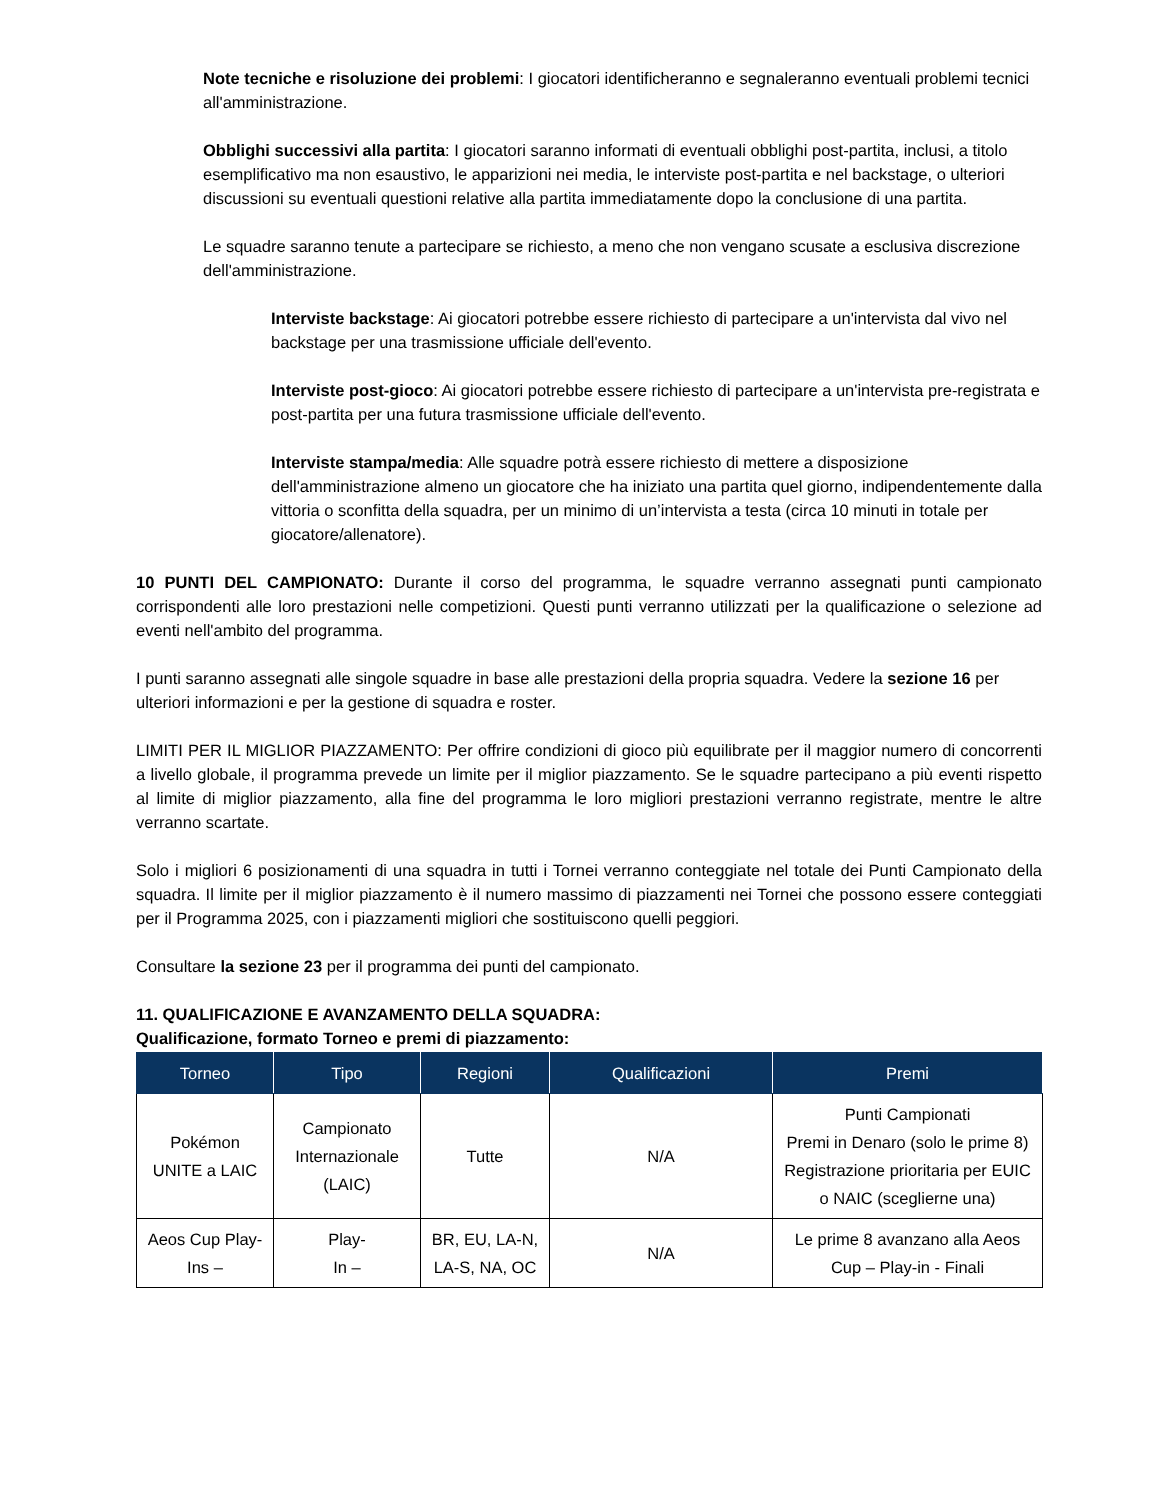Note tecniche e risoluzione dei problemi: I giocatori identificheranno e segnaleranno eventuali problemi tecnici all'amministrazione.
Obblighi successivi alla partita: I giocatori saranno informati di eventuali obblighi post-partita, inclusi, a titolo esemplificativo ma non esaustivo, le apparizioni nei media, le interviste post-partita e nel backstage, o ulteriori discussioni su eventuali questioni relative alla partita immediatamente dopo la conclusione di una partita.
Le squadre saranno tenute a partecipare se richiesto, a meno che non vengano scusate a esclusiva discrezione dell'amministrazione.
Interviste backstage: Ai giocatori potrebbe essere richiesto di partecipare a un'intervista dal vivo nel backstage per una trasmissione ufficiale dell'evento.
Interviste post-gioco: Ai giocatori potrebbe essere richiesto di partecipare a un'intervista pre-registrata e post-partita per una futura trasmissione ufficiale dell'evento.
Interviste stampa/media: Alle squadre potrà essere richiesto di mettere a disposizione dell'amministrazione almeno un giocatore che ha iniziato una partita quel giorno, indipendentemente dalla vittoria o sconfitta della squadra, per un minimo di un’intervista a testa (circa 10 minuti in totale per giocatore/allenatore).
10 PUNTI DEL CAMPIONATO: Durante il corso del programma, le squadre verranno assegnati punti campionato corrispondenti alle loro prestazioni nelle competizioni. Questi punti verranno utilizzati per la qualificazione o selezione ad eventi nell'ambito del programma.
I punti saranno assegnati alle singole squadre in base alle prestazioni della propria squadra. Vedere la sezione 16 per ulteriori informazioni e per la gestione di squadra e roster.
LIMITI PER IL MIGLIOR PIAZZAMENTO: Per offrire condizioni di gioco più equilibrate per il maggior numero di concorrenti a livello globale, il programma prevede un limite per il miglior piazzamento. Se le squadre partecipano a più eventi rispetto al limite di miglior piazzamento, alla fine del programma le loro migliori prestazioni verranno registrate, mentre le altre verranno scartate.
Solo i migliori 6 posizionamenti di una squadra in tutti i Tornei verranno conteggiate nel totale dei Punti Campionato della squadra. Il limite per il miglior piazzamento è il numero massimo di piazzamenti nei Tornei che possono essere conteggiati per il Programma 2025, con i piazzamenti migliori che sostituiscono quelli peggiori.
Consultare la sezione 23 per il programma dei punti del campionato.
11. QUALIFICAZIONE E AVANZAMENTO DELLA SQUADRA:
Qualificazione, formato Torneo e premi di piazzamento:
| Torneo | Tipo | Regioni | Qualificazioni | Premi |
| --- | --- | --- | --- | --- |
| Pokémon UNITE a LAIC | Campionato Internazionale (LAIC) | Tutte | N/A | Punti Campionati Premi in Denaro (solo le prime 8) Registrazione prioritaria per EUIC o NAIC (sceglierne una) |
| Aeos Cup Play-Ins – | Play- In – | BR, EU, LA-N, LA-S, NA, OC | N/A | Le prime 8 avanzano alla Aeos Cup – Play-in - Finali |